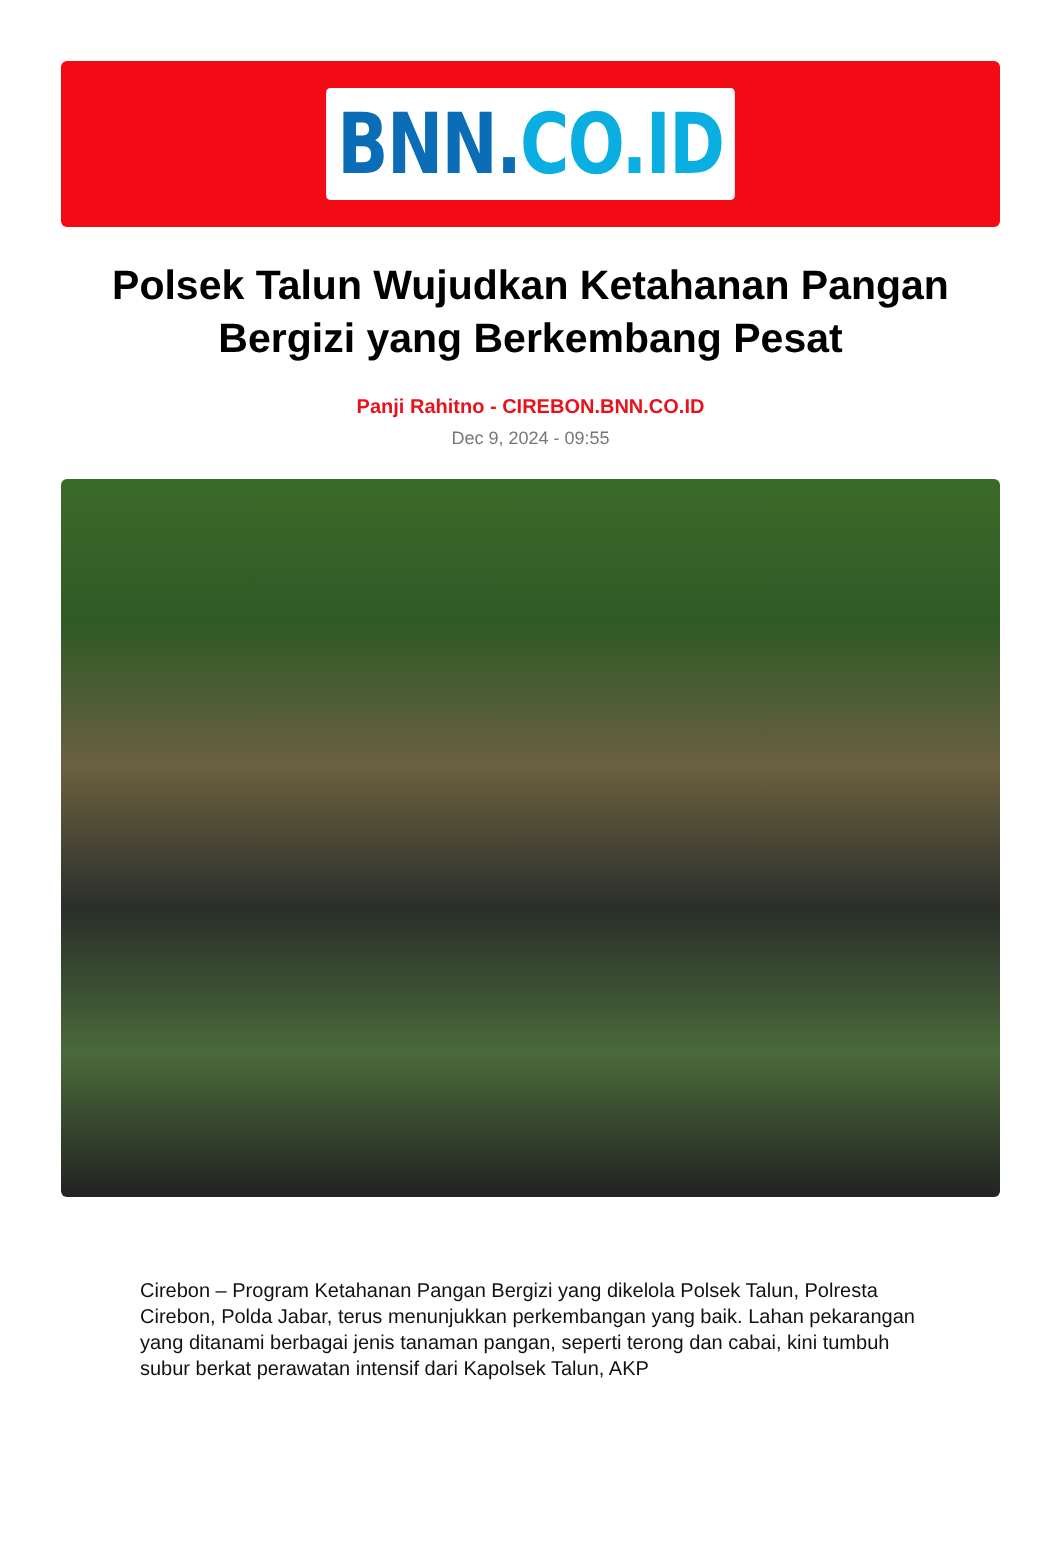BNN.CO.ID
Polsek Talun Wujudkan Ketahanan Pangan Bergizi yang Berkembang Pesat
Panji Rahitno - CIREBON.BNN.CO.ID
Dec 9, 2024 - 09:55
Cirebon – Program Ketahanan Pangan Bergizi yang dikelola Polsek Talun, Polresta Cirebon, Polda Jabar, terus menunjukkan perkembangan yang baik. Lahan pekarangan yang ditanami berbagai jenis tanaman pangan, seperti terong dan cabai, kini tumbuh subur berkat perawatan intensif dari Kapolsek Talun, AKP